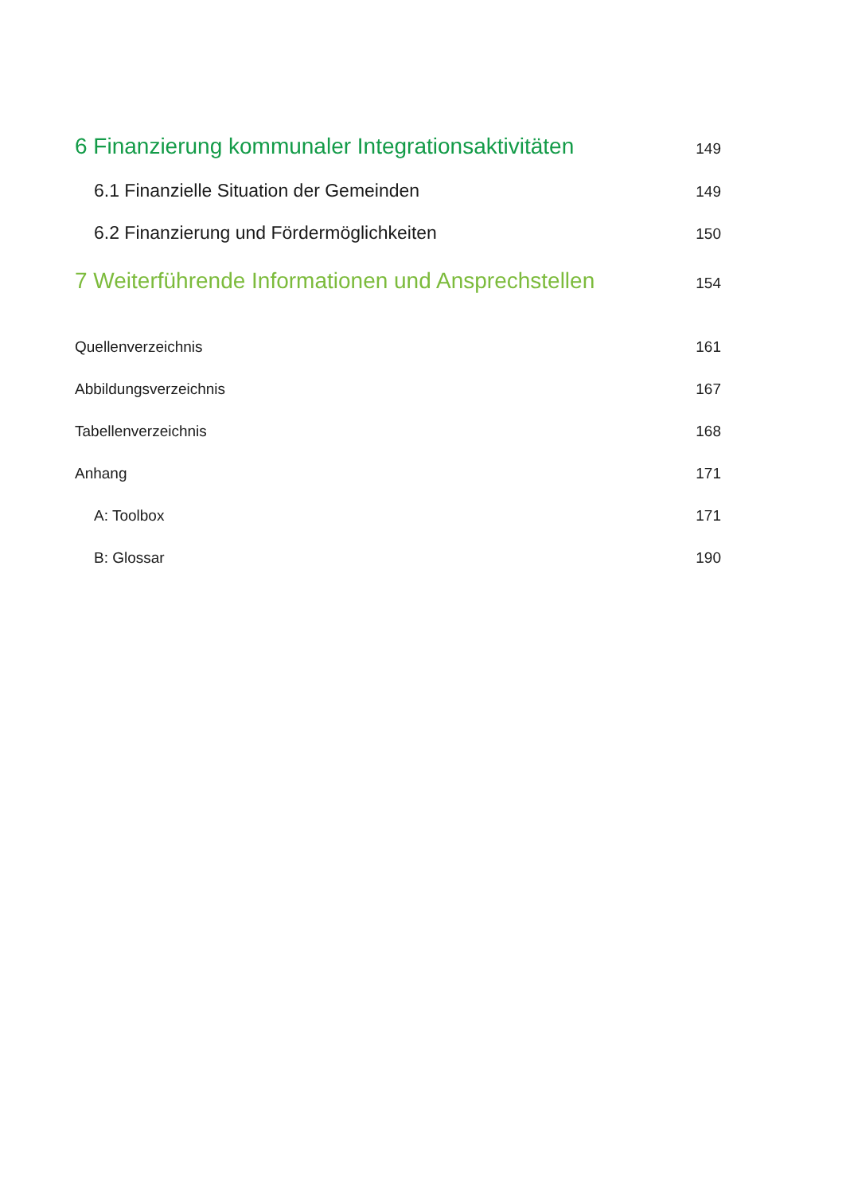6 Finanzierung kommunaler Integrationsaktivitäten 149
6.1 Finanzielle Situation der Gemeinden 149
6.2 Finanzierung und Fördermöglichkeiten 150
7 Weiterführende Informationen und Ansprechstellen 154
Quellenverzeichnis 161
Abbildungsverzeichnis 167
Tabellenverzeichnis 168
Anhang 171
A: Toolbox 171
B: Glossar 190